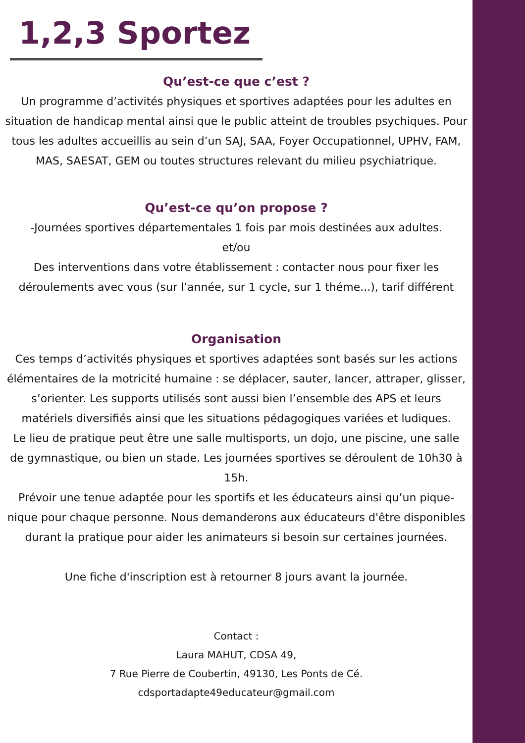1,2,3 Sportez
Qu’est-ce que c’est ?
Un programme d’activités physiques et sportives adaptées pour les adultes en situation de handicap mental ainsi que le public atteint de troubles psychiques. Pour tous les adultes accueillis au sein d’un SAJ, SAA, Foyer Occupationnel, UPHV, FAM, MAS, SAESAT, GEM ou toutes structures relevant du milieu psychiatrique.
Qu’est-ce qu’on propose ?
-Journées sportives départementales 1 fois par mois destinées aux adultes.
et/ou
Des interventions dans votre établissement : contacter nous pour fixer les déroulements avec vous (sur l’année, sur 1 cycle, sur 1 théme...), tarif différent
Organisation
Ces temps d’activités physiques et sportives adaptées sont basés sur les actions élémentaires de la motricité humaine : se déplacer, sauter, lancer, attraper, glisser, s’orienter. Les supports utilisés sont aussi bien l’ensemble des APS et leurs matériels diversifiés ainsi que les situations pédagogiques variées et ludiques.
Le lieu de pratique peut être une salle multisports, un dojo, une piscine, une salle de gymnastique, ou bien un stade. Les journées sportives se déroulent de 10h30 à 15h.
Prévoir une tenue adaptée pour les sportifs et les éducateurs ainsi qu’un pique-nique pour chaque personne. Nous demanderons aux éducateurs d'être disponibles durant la pratique pour aider les animateurs si besoin sur certaines journées.
Une fiche d'inscription est à retourner 8 jours avant la journée.
Contact :
Laura MAHUT, CDSA 49,
7 Rue Pierre de Coubertin, 49130, Les Ponts de Cé.
cdsportadapte49educateur@gmail.com